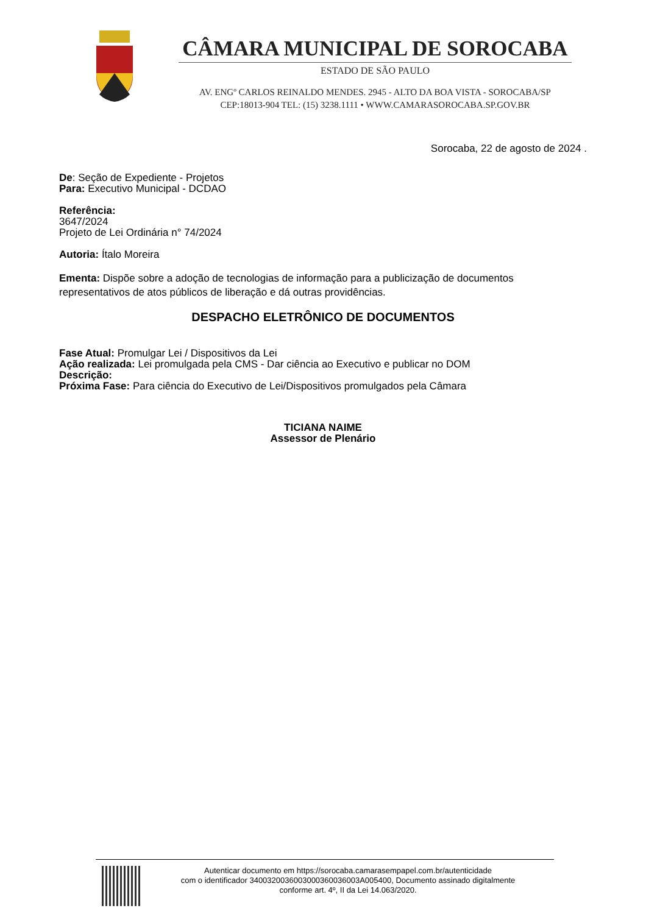CÂMARA MUNICIPAL DE SOROCABA
ESTADO DE SÃO PAULO
AV. ENGº CARLOS REINALDO MENDES. 2945 - ALTO DA BOA VISTA - SOROCABA/SP
CEP:18013-904 TEL: (15) 3238.1111 • WWW.CAMARASOROCABA.SP.GOV.BR
Sorocaba, 22 de agosto de 2024 .
De: Seção de Expediente - Projetos
Para: Executivo Municipal - DCDAO
Referência:
3647/2024
Projeto de Lei Ordinária n° 74/2024
Autoria: Ítalo Moreira
Ementa: Dispõe sobre a adoção de tecnologias de informação para a publicização de documentos representativos de atos públicos de liberação e dá outras providências.
DESPACHO ELETRÔNICO DE DOCUMENTOS
Fase Atual: Promulgar Lei / Dispositivos da Lei
Ação realizada: Lei promulgada pela CMS - Dar ciência ao Executivo e publicar no DOM
Descrição:
Próxima Fase: Para ciência do Executivo de Lei/Dispositivos promulgados pela Câmara
TICIANA NAIME
Assessor de Plenário
Autenticar documento em https://sorocaba.camarasempapel.com.br/autenticidade
com o identificador 3400320036003000360036003A005400, Documento assinado digitalmente
conforme art. 4º, II da Lei 14.063/2020.